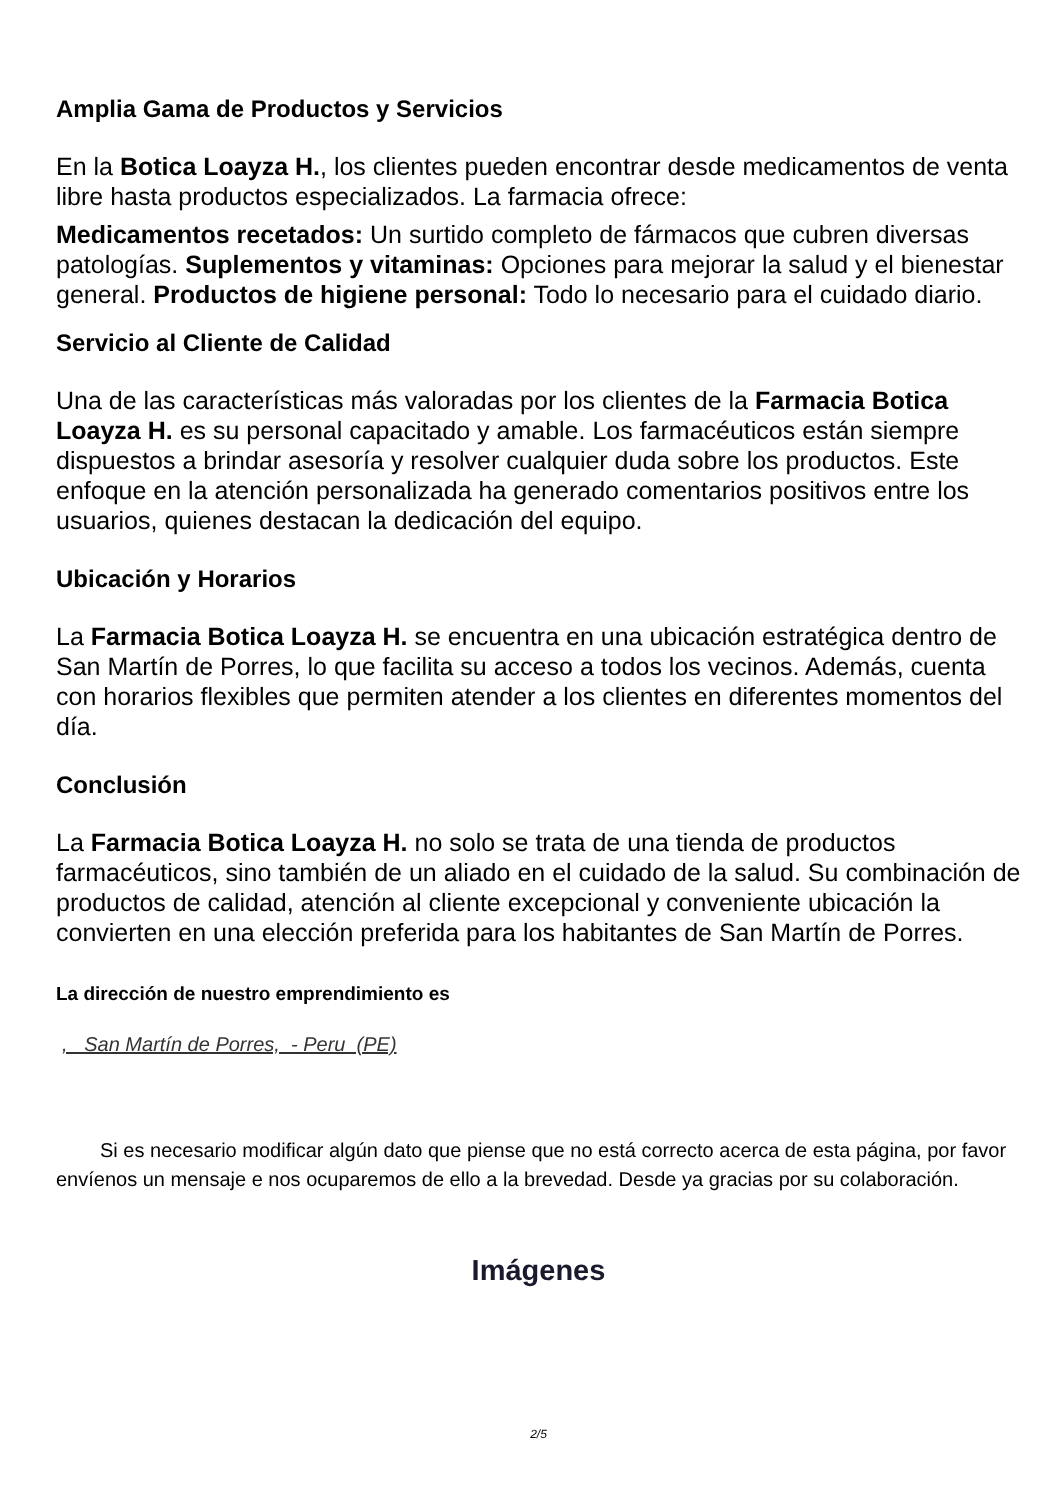Amplia Gama de Productos y Servicios
En la Botica Loayza H., los clientes pueden encontrar desde medicamentos de venta libre hasta productos especializados. La farmacia ofrece:
Medicamentos recetados: Un surtido completo de fármacos que cubren diversas patologías. Suplementos y vitaminas: Opciones para mejorar la salud y el bienestar general. Productos de higiene personal: Todo lo necesario para el cuidado diario.
Servicio al Cliente de Calidad
Una de las características más valoradas por los clientes de la Farmacia Botica Loayza H. es su personal capacitado y amable. Los farmacéuticos están siempre dispuestos a brindar asesoría y resolver cualquier duda sobre los productos. Este enfoque en la atención personalizada ha generado comentarios positivos entre los usuarios, quienes destacan la dedicación del equipo.
Ubicación y Horarios
La Farmacia Botica Loayza H. se encuentra en una ubicación estratégica dentro de San Martín de Porres, lo que facilita su acceso a todos los vecinos. Además, cuenta con horarios flexibles que permiten atender a los clientes en diferentes momentos del día.
Conclusión
La Farmacia Botica Loayza H. no solo se trata de una tienda de productos farmacéuticos, sino también de un aliado en el cuidado de la salud. Su combinación de productos de calidad, atención al cliente excepcional y conveniente ubicación la convierten en una elección preferida para los habitantes de San Martín de Porres.
La dirección de nuestro emprendimiento es
, San Martín de Porres, - Peru (PE)
Si es necesario modificar algún dato que piense que no está correcto acerca de esta página, por favor envíenos un mensaje e nos ocuparemos de ello a la brevedad. Desde ya gracias por su colaboración.
Imágenes
2/5